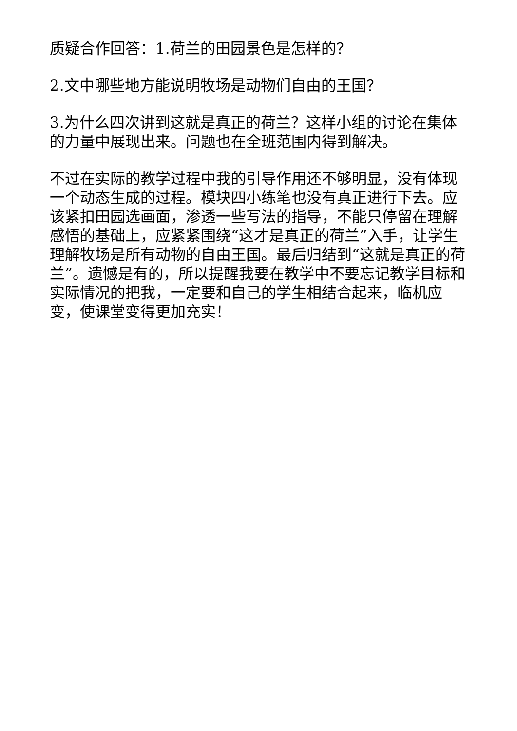质疑合作回答：1.荷兰的田园景色是怎样的？
2.文中哪些地方能说明牧场是动物们自由的王国？
3.为什么四次讲到这就是真正的荷兰？这样小组的讨论在集体的力量中展现出来。问题也在全班范围内得到解决。
不过在实际的教学过程中我的引导作用还不够明显，没有体现一个动态生成的过程。模块四小练笔也没有真正进行下去。应该紧扣田园选画面，渗透一些写法的指导，不能只停留在理解感悟的基础上，应紧紧围绕“这才是真正的荷兰”入手，让学生理解牧场是所有动物的自由王国。最后归结到“这就是真正的荷兰”。遗憾是有的，所以提醒我要在教学中不要忘记教学目标和实际情况的把我，一定要和自己的学生相结合起来，临机应变，使课堂变得更加充实！